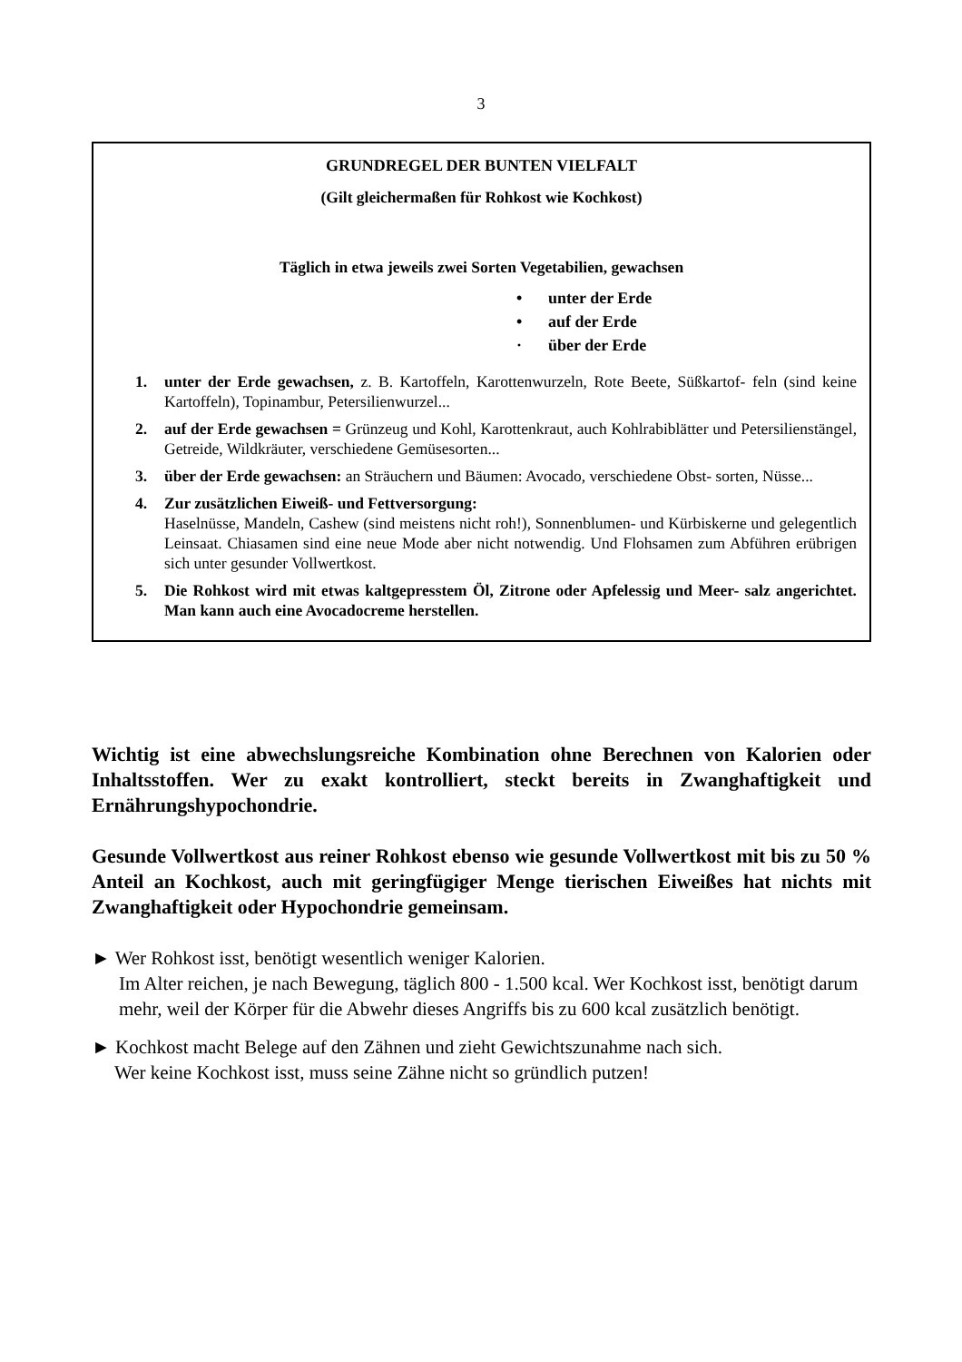3
GRUNDREGEL DER BUNTEN VIELFALT
(Gilt gleichermaßen für Rohkost wie Kochkost)
Täglich in etwa jeweils zwei Sorten Vegetabilien, gewachsen
• unter der Erde
• auf der Erde
· über der Erde
1. unter der Erde gewachsen, z. B. Kartoffeln, Karottenwurzeln, Rote Beete, Süßkartof- feln (sind keine Kartoffeln), Topinambur, Petersilienwurzel...
2. auf der Erde gewachsen = Grünzeug und Kohl, Karottenkraut, auch Kohlrabiblätter und Petersilienstängel, Getreide, Wildkräuter, verschiedene Gemüsesorten...
3. über der Erde gewachsen: an Sträuchern und Bäumen: Avocado, verschiedene Obst- sorten, Nüsse...
4. Zur zusätzlichen Eiweiß- und Fettversorgung:
Haselnüsse, Mandeln, Cashew (sind meistens nicht roh!), Sonnenblumen- und Kürbiskerne und gelegentlich Leinsaat. Chiasamen sind eine neue Mode aber nicht notwendig. Und Flohsamen zum Abführen erübrigen sich unter gesunder Vollwertkost.
5. Die Rohkost wird mit etwas kaltgepresstem Öl, Zitrone oder Apfelessig und Meer- salz angerichtet. Man kann auch eine Avocadocreme herstellen.
Wichtig ist eine abwechslungsreiche Kombination ohne Berechnen von Kalorien oder Inhaltsstoffen. Wer zu exakt kontrolliert, steckt bereits in Zwanghaftigkeit und Ernährungshypochondrie.
Gesunde Vollwertkost aus reiner Rohkost ebenso wie gesunde Vollwertkost mit bis zu 50 % Anteil an Kochkost, auch mit geringfügiger Menge tierischen Eiweißes hat nichts mit Zwanghaftigkeit oder Hypochondrie gemeinsam.
► Wer Rohkost isst, benötigt wesentlich weniger Kalorien.
Im Alter reichen, je nach Bewegung, täglich 800 - 1.500 kcal. Wer Kochkost isst, benötigt darum mehr, weil der Körper für die Abwehr dieses Angriffs bis zu 600 kcal zusätzlich benötigt.
► Kochkost macht Belege auf den Zähnen und zieht Gewichtszunahme nach sich.
Wer keine Kochkost isst, muss seine Zähne nicht so gründlich putzen!